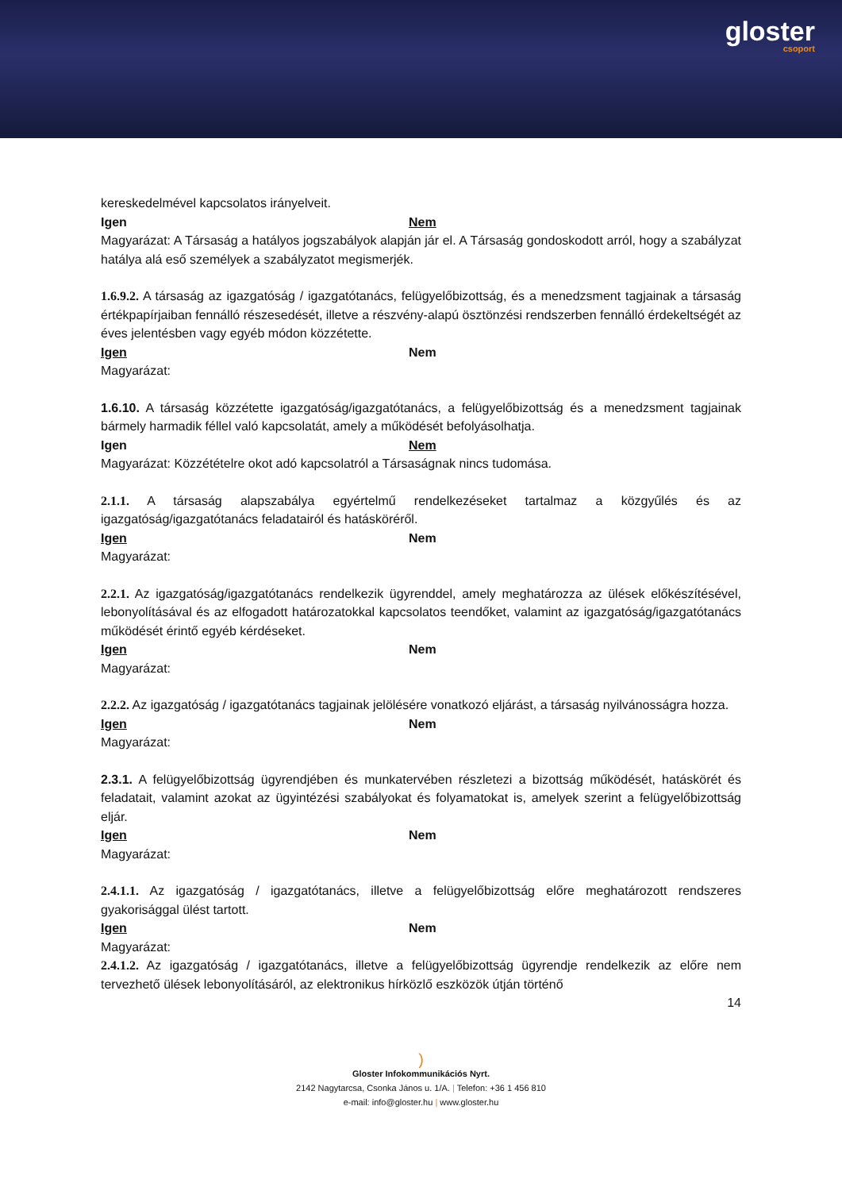gloster
csoport
kereskedelmével kapcsolatos irányelveit.
Igen Nem
Magyarázat: A Társaság a hatályos jogszabályok alapján jár el. A Társaság gondoskodott arról, hogy a szabályzat hatálya alá eső személyek a szabályzatot megismerjék.
1.6.9.2. A társaság az igazgatóság / igazgatótanács, felügyelőbizottság, és a menedzsment tagjainak a társaság értékpapírjaiban fennálló részesedését, illetve a részvény-alapú ösztönzési rendszerben fennálló érdekeltségét az éves jelentésben vagy egyéb módon közzétette.
Igen Nem
Magyarázat:
1.6.10. A társaság közzétette igazgatóság/igazgatótanács, a felügyelőbizottság és a menedzsment tagjainak bármely harmadik féllel való kapcsolatát, amely a működését befolyásolhatja.
Igen Nem
Magyarázat: Közzétételre okot adó kapcsolatról a Társaságnak nincs tudomása.
2.1.1. A társaság alapszabálya egyértelmű rendelkezéseket tartalmaz a közgyűlés és az igazgatóság/igazgatótanács feladatairól és hatásköréről.
Igen Nem
Magyarázat:
2.2.1. Az igazgatóság/igazgatótanács rendelkezik ügyrenddel, amely meghatározza az ülések előkészítésével, lebonyolításával és az elfogadott határozatokkal kapcsolatos teendőket, valamint az igazgatóság/igazgatótanács működését érintő egyéb kérdéseket.
Igen Nem
Magyarázat:
2.2.2. Az igazgatóság / igazgatótanács tagjainak jelölésére vonatkozó eljárást, a társaság nyilvánosságra hozza.
Igen Nem
Magyarázat:
2.3.1. A felügyelőbizottság ügyrendjében és munkatervében részletezi a bizottság működését, hatáskörét és feladatait, valamint azokat az ügyintézési szabályokat és folyamatokat is, amelyek szerint a felügyelőbizottság eljár.
Igen Nem
Magyarázat:
2.4.1.1. Az igazgatóság / igazgatótanács, illetve a felügyelőbizottság előre meghatározott rendszeres gyakorisággal ülést tartott.
Igen Nem
Magyarázat:
2.4.1.2. Az igazgatóság / igazgatótanács, illetve a felügyelőbizottság ügyrendje rendelkezik az előre nem tervezhető ülések lebonyolításáról, az elektronikus hírközlő eszközök útján történő
14
)
Gloster Infokommunikációs Nyrt.
2142 Nagytarcsa, Csonka János u. 1/A. | Telefon: +36 1 456 810
e-mail: info@gloster.hu | www.gloster.hu